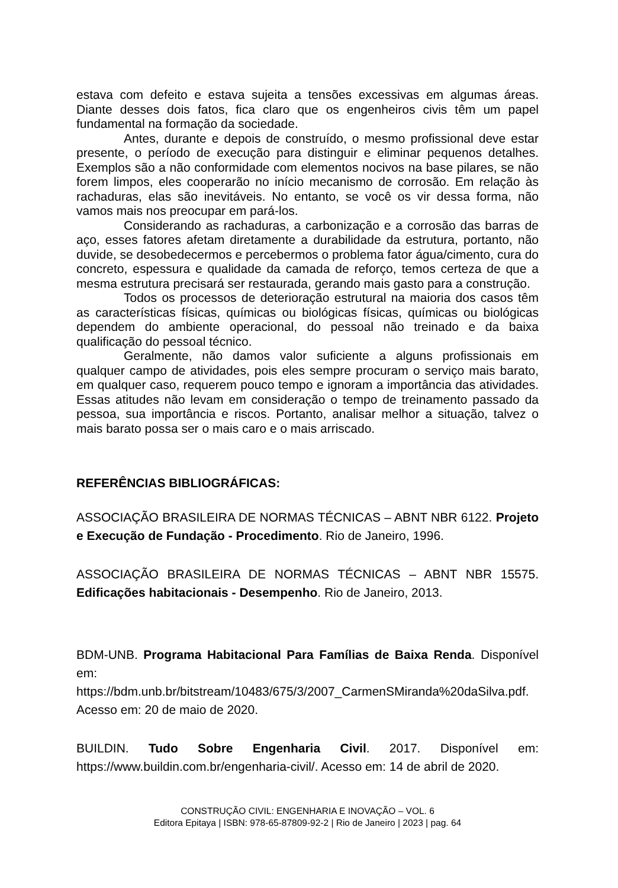estava com defeito e estava sujeita a tensões excessivas em algumas áreas. Diante desses dois fatos, fica claro que os engenheiros civis têm um papel fundamental na formação da sociedade.
Antes, durante e depois de construído, o mesmo profissional deve estar presente, o período de execução para distinguir e eliminar pequenos detalhes. Exemplos são a não conformidade com elementos nocivos na base pilares, se não forem limpos, eles cooperarão no início mecanismo de corrosão. Em relação às rachaduras, elas são inevitáveis. No entanto, se você os vir dessa forma, não vamos mais nos preocupar em pará-los.
Considerando as rachaduras, a carbonização e a corrosão das barras de aço, esses fatores afetam diretamente a durabilidade da estrutura, portanto, não duvide, se desobedecermos e percebermos o problema fator água/cimento, cura do concreto, espessura e qualidade da camada de reforço, temos certeza de que a mesma estrutura precisará ser restaurada, gerando mais gasto para a construção.
Todos os processos de deterioração estrutural na maioria dos casos têm as características físicas, químicas ou biológicas físicas, químicas ou biológicas dependem do ambiente operacional, do pessoal não treinado e da baixa qualificação do pessoal técnico.
Geralmente, não damos valor suficiente a alguns profissionais em qualquer campo de atividades, pois eles sempre procuram o serviço mais barato, em qualquer caso, requerem pouco tempo e ignoram a importância das atividades. Essas atitudes não levam em consideração o tempo de treinamento passado da pessoa, sua importância e riscos. Portanto, analisar melhor a situação, talvez o mais barato possa ser o mais caro e o mais arriscado.
REFERÊNCIAS BIBLIOGRÁFICAS:
ASSOCIAÇÃO BRASILEIRA DE NORMAS TÉCNICAS – ABNT NBR 6122. Projeto e Execução de Fundação - Procedimento. Rio de Janeiro, 1996.
ASSOCIAÇÃO BRASILEIRA DE NORMAS TÉCNICAS – ABNT NBR 15575. Edificações habitacionais - Desempenho. Rio de Janeiro, 2013.
BDM-UNB. Programa Habitacional Para Famílias de Baixa Renda. Disponível em: https://bdm.unb.br/bitstream/10483/675/3/2007_CarmenSMiranda%20daSilva.pdf. Acesso em: 20 de maio de 2020.
BUILDIN. Tudo Sobre Engenharia Civil. 2017. Disponível em: https://www.buildin.com.br/engenharia-civil/. Acesso em: 14 de abril de 2020.
CONSTRUÇÃO CIVIL: ENGENHARIA E INOVAÇÃO – VOL. 6
Editora Epitaya | ISBN: 978-65-87809-92-2 | Rio de Janeiro | 2023 | pag. 64